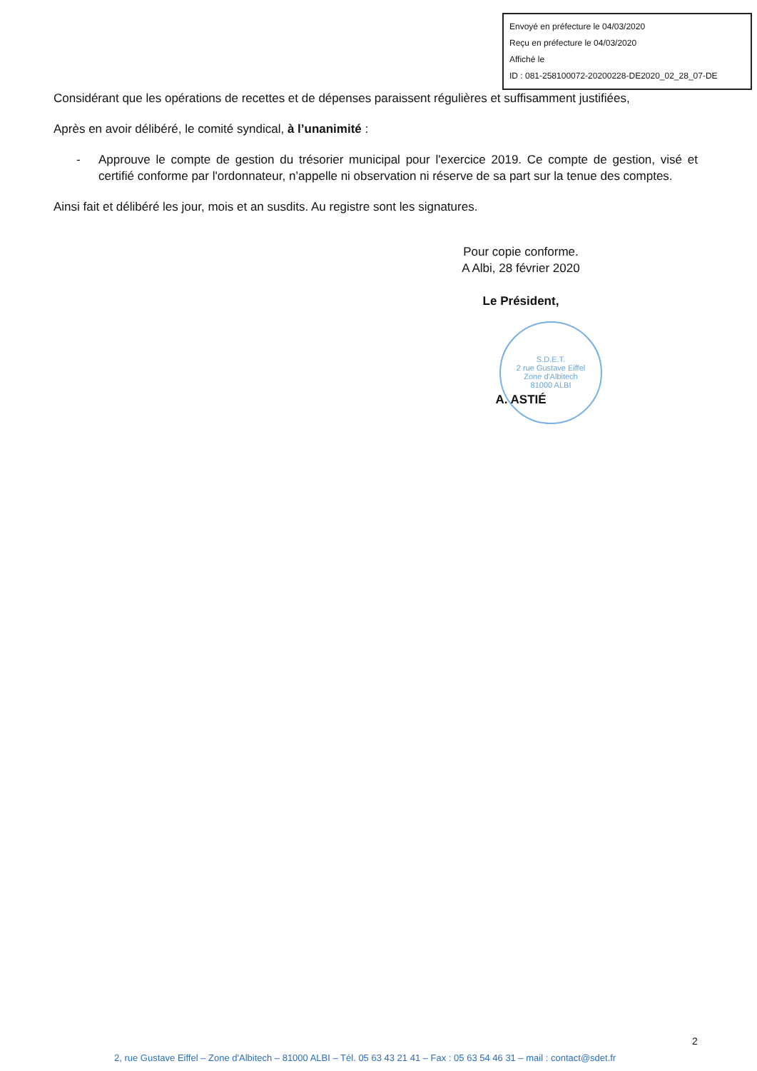Envoyé en préfecture le 04/03/2020
Reçu en préfecture le 04/03/2020
Affiché le
ID : 081-258100072-20200228-DE2020_02_28_07-DE
S.D.E.T.
2 rue Gustave Eiffel
Zone d'Albitech
81000 ALBI
Considérant que les opérations de recettes et de dépenses paraissent régulières et suffisamment justifiées,
Après en avoir délibéré, le comité syndical, à l’unanimité :
- Approuve le compte de gestion du trésorier municipal pour l'exercice 2019. Ce compte de gestion, visé et certifié conforme par l'ordonnateur, n’appelle ni observation ni réserve de sa part sur la tenue des comptes.
Ainsi fait et délibéré les jour, mois et an susdits. Au registre sont les signatures.
Pour copie conforme.
A Albi, 28 février 2020
Le Président,
A. ASTIÉ
2
2, rue Gustave Eiffel – Zone d'Albitech – 81000 ALBI – Tél. 05 63 43 21 41 – Fax : 05 63 54 46 31 – mail : contact@sdet.fr